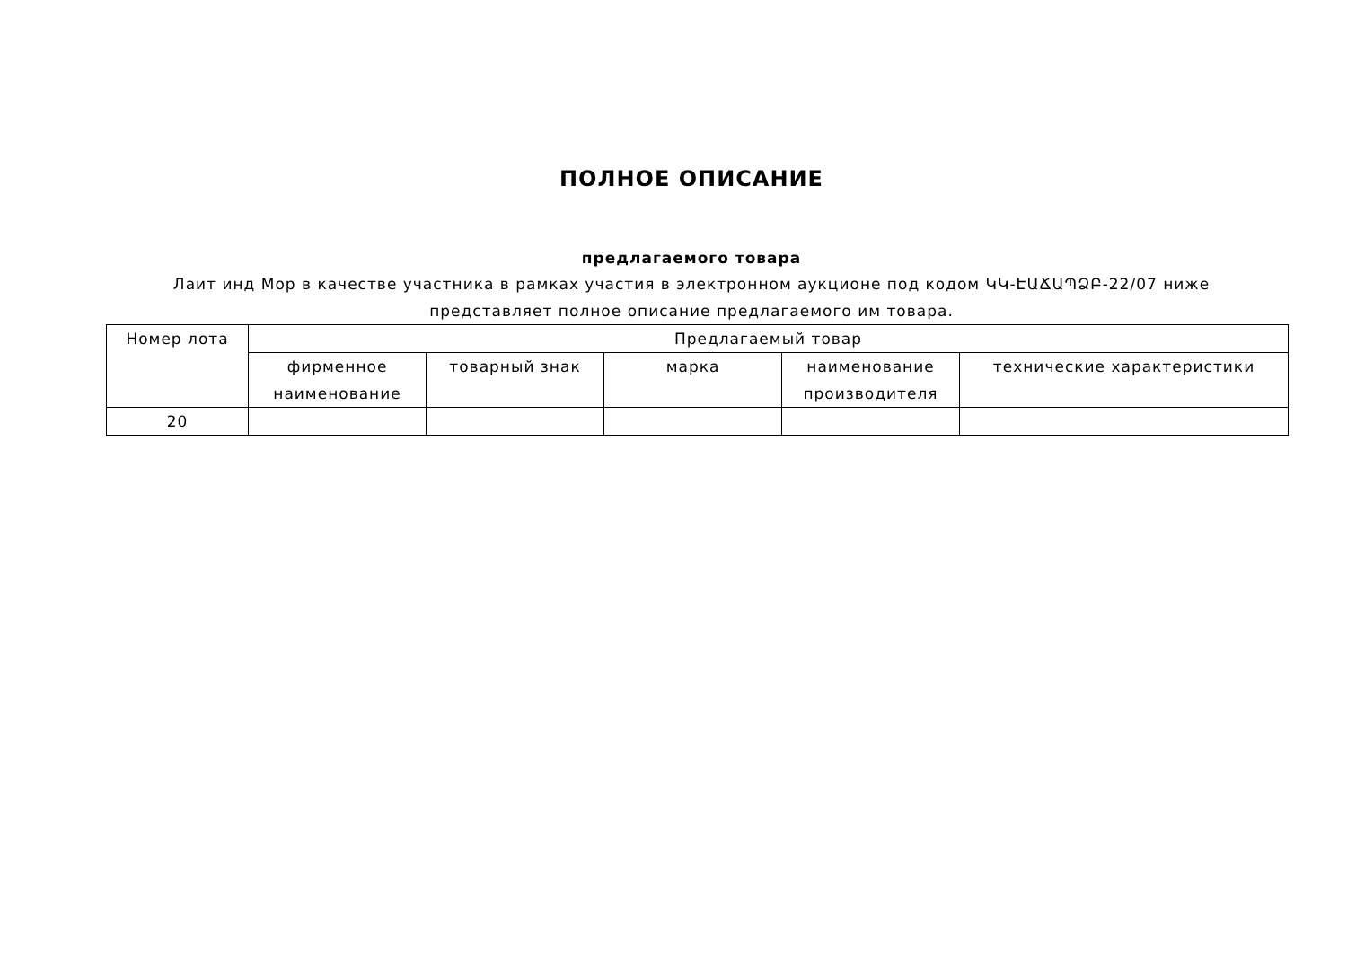ПОЛНОЕ ОПИСАНИЕ
предлагаемого товара
Лаит инд Мор в качестве участника в рамках участия в электронном аукционе под кодом ԿԿ-ԷԱՃԱՊՁԲ-22/07 ниже
представляет полное описание предлагаемого им товара.
| Номер лота | Предлагаемый товар | | | | |
| --- | --- | --- | --- | --- | --- |
| | фирменное наименование | товарный знак | марка | наименование производителя | технические характеристики |
| 20 | | | | | |